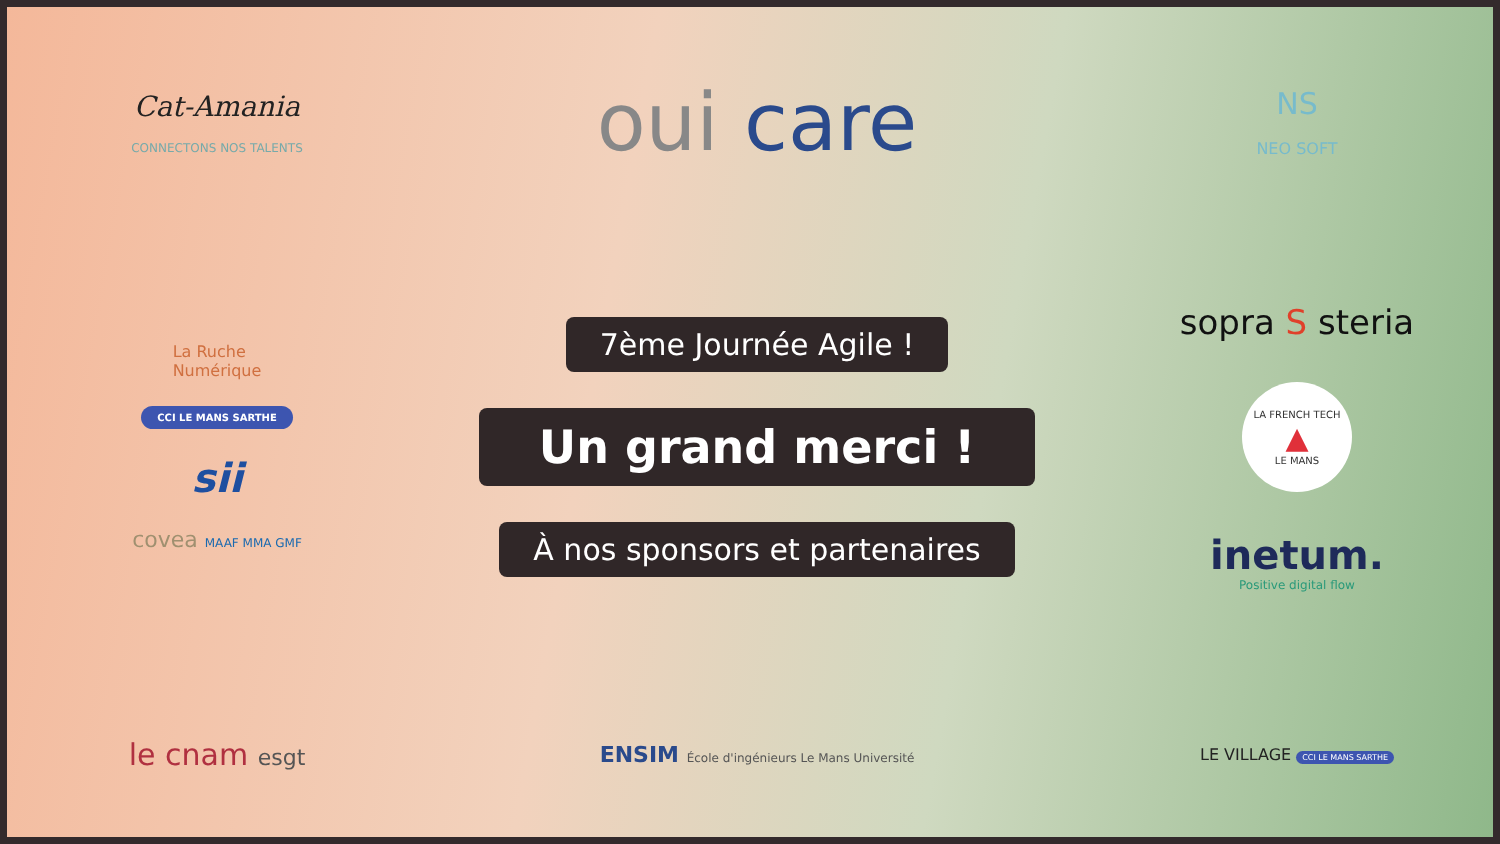Cat-Amania
CONNECTONS NOS TALENTS
oui care
NS
NEO SOFT
La Ruche
Numérique
CCI LE MANS SARTHE
sii
covea MAAF MMA GMF
7ème Journée Agile !
Un grand merci !
À nos sponsors et partenaires
sopra S steria
LA FRENCH TECH
▲
LE MANS
inetum.
Positive digital flow
le cnam esgt
ENSIM École d'ingénieurs Le Mans Université
LE VILLAGE CCI LE MANS SARTHE